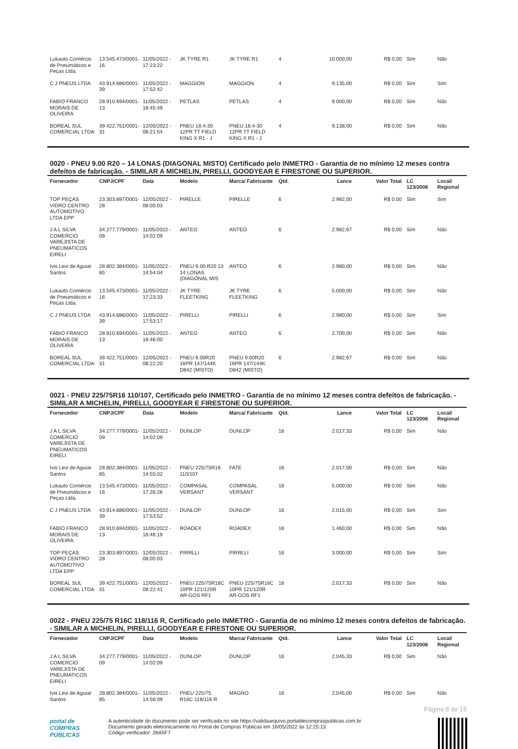| Lukauto Comércio de Pneumáticos e Peças Ltda. | 13.545.473/0001-16 | 11/05/2022 - 17:23:22 | JK TYRE R1 | JK TYRE R1 | 4 | 10.000,00 | R$ 0,00 | Sim | Não |
| C J PNEUS LTDA | 43.914.686/0001-39 | 11/05/2022 - 17:52:42 | MAGGION | MAGGION | 4 | 9.135,00 | R$ 0,00 | Sim | Sim |
| FABIO FRANCO MORAIS DE OLIVEIRA | 28.910.694/0001-13 | 11/05/2022 - 18:45:49 | PETLAS | PETLAS | 4 | 9.000,00 | R$ 0,00 | Sim | Não |
| BOREAL SUL COMERCIAL LTDA | 39.422.751/0001-31 | 12/05/2022 - 08:21:54 | PNEU 18.4-30 12PR TT FIELD KING X R1 - J | PNEU 18.4-30 12PR TT FIELD KING X R1 - J | 4 | 9.138,00 | R$ 0,00 | Sim | Não |
0020 - PNEU 9.00 R20 – 14 LONAS (DIAGONAL MISTO) Certificado pelo INMETRO - Garantia de no mínimo 12 meses contra defeitos de fabricação. - SIMILAR A MICHELIN, PIRELLI, GOODYEAR E FIRESTONE OU SUPERIOR.
| Fornecedor | CNPJ/CPF | Data | Modelo | Marca/ Fabricante | Qtd. | Lance | Valor Total | LC 123/2006 | Local/ Regional |
| --- | --- | --- | --- | --- | --- | --- | --- | --- | --- |
| TOP PEÇAS VIDRO CENTRO AUTOMOTIVO LTDA EPP | 23.303.897/0001-28 | 12/05/2022 - 08:05:03 | PIRELLE | PIRELLE | 6 | 2.982,00 | R$ 0,00 | Sim | Sim |
| J A L SILVA COMERCIO VAREJISTA DE PNEUMATICOS EIRELI | 34.277.779/0001-09 | 11/05/2022 - 14:02:09 | ANTEO | ANTEO | 6 | 2.982,67 | R$ 0,00 | Sim | Não |
| Ivis Levi de Aguiar Santos | 28.802.384/0001-85 | 11/05/2022 - 14:54:04 | PNEU 9.00 R20 13 14 LONAS (DIAGONAL MIS | ANTEO | 6 | 2.980,00 | R$ 0,00 | Sim | Não |
| Lukauto Comércio de Pneumáticos e Peças Ltda. | 13.545.473/0001-16 | 11/05/2022 - 17:23:33 | JK TYRE FLEETKING | JK TYRE FLEETKING | 6 | 5.000,00 | R$ 0,00 | Sim | Não |
| C J PNEUS LTDA | 43.914.686/0001-39 | 11/05/2022 - 17:53:17 | PIRELLI | PIRELLI | 6 | 2.980,00 | R$ 0,00 | Sim | Sim |
| FABIO FRANCO MORAIS DE OLIVEIRA | 28.910.694/0001-13 | 11/05/2022 - 18:46:00 | ANTEO | ANTEO | 6 | 2.700,00 | R$ 0,00 | Sim | Não |
| BOREAL SUL COMERCIAL LTDA | 39.422.751/0001-31 | 12/05/2022 - 08:22:20 | PNEU 9.00R20 16PR 147/144K D842 (MISTO) | PNEU 9.00R20 16PR 147/144K D842 (MISTO) | 6 | 2.982,67 | R$ 0,00 | Sim | Não |
0021 - PNEU 225/75R16 110/107, Certificado pelo INMETRO - Garantia de no mínimo 12 meses contra defeitos de fabricação. - SIMILAR A MICHELIN, PIRELLI, GOODYEAR E FIRESTONE OU SUPERIOR.
| Fornecedor | CNPJ/CPF | Data | Modelo | Marca/ Fabricante | Qtd. | Lance | Valor Total | LC 123/2006 | Local/ Regional |
| --- | --- | --- | --- | --- | --- | --- | --- | --- | --- |
| J A L SILVA COMERCIO VAREJISTA DE PNEUMATICOS EIRELI | 34.277.779/0001-09 | 11/05/2022 - 14:02:09 | DUNLOP | DUNLOP | 16 | 2.017,33 | R$ 0,00 | Sim | Não |
| Ivis Levi de Aguiar Santos | 28.802.384/0001-85 | 11/05/2022 - 14:55:02 | PNEU 225/75R16 110/107 | FATE | 16 | 2.017,00 | R$ 0,00 | Sim | Não |
| Lukauto Comércio de Pneumáticos e Peças Ltda. | 13.545.473/0001-16 | 11/05/2022 - 17:26:26 | COMPASAL VERSANT | COMPASAL VERSANT | 16 | 5.000,00 | R$ 0,00 | Sim | Não |
| C J PNEUS LTDA | 43.914.686/0001-39 | 11/05/2022 - 17:53:52 | DUNLOP | DUNLOP | 16 | 2.015,00 | R$ 0,00 | Sim | Sim |
| FABIO FRANCO MORAIS DE OLIVEIRA | 28.910.694/0001-13 | 11/05/2022 - 18:46:19 | ROADEX | ROADEX | 16 | 1.460,00 | R$ 0,00 | Sim | Não |
| TOP PEÇAS VIDRO CENTRO AUTOMOTIVO LTDA EPP | 23.303.897/0001-28 | 12/05/2022 - 08:05:03 | PIRRLLI | PIRRLLI | 16 | 3.000,00 | R$ 0,00 | Sim | Sim |
| BOREAL SUL COMERCIAL LTDA | 39.422.751/0001-31 | 12/05/2022 - 08:22:41 | PNEU 225/75R16C 10PR 121/120R AR-GOS RF1 | PNEU 225/75R16C 10PR 121/120R AR-GOS RF1 | 16 | 2.017,33 | R$ 0,00 | Sim | Não |
0022 - PNEU 225/75 R16C 118/116 R, Certificado pelo INMETRO - Garantia de no mínimo 12 meses contra defeitos de fabricação. - SIMILAR A MICHELIN, PIRELLI, GOODYEAR E FIRESTONE OU SUPERIOR.
| Fornecedor | CNPJ/CPF | Data | Modelo | Marca/ Fabricante | Qtd. | Lance | Valor Total | LC 123/2006 | Local/ Regional |
| --- | --- | --- | --- | --- | --- | --- | --- | --- | --- |
| J A L SILVA COMERCIO VAREJISTA DE PNEUMATICOS EIRELI | 34.277.779/0001-09 | 11/05/2022 - 14:02:09 | DUNLOP | DUNLOP | 16 | 2.045,33 | R$ 0,00 | Sim | Não |
| Ivis Levi de Aguiar Santos | 28.802.384/0001-85 | 11/05/2022 - 14:56:09 | PNEU 225/75 R16C 118/116 R | MAGNO | 16 | 2.045,00 | R$ 0,00 | Sim | Não |
Página 8 de 15
portal de
COMPRAS
PÚBLICAS
A autenticidade do documento pode ser verificada no site https://validaarquivo.portaldecompraspublicas.com.br
Documento gerado eletronicamente no Portal de Compras Públicas em 16/05/2022 às 12:25:13.
Código verificador: 28A5F7